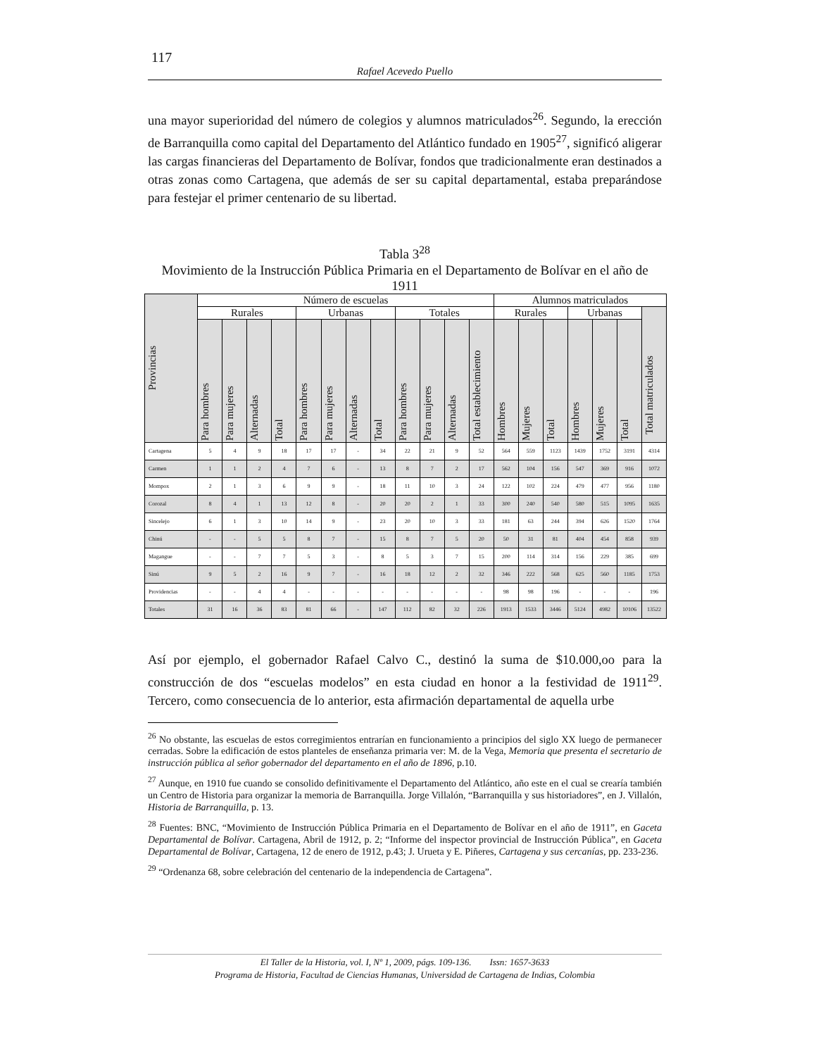117
Rafael Acevedo Puello
una mayor superioridad del número de colegios y alumnos matriculados<sup>26</sup>. Segundo, la erección de Barranquilla como capital del Departamento del Atlántico fundado en 1905<sup>27</sup>, significó aligerar las cargas financieras del Departamento de Bolívar, fondos que tradicionalmente eran destinados a otras zonas como Cartagena, que además de ser su capital departamental, estaba preparándose para festejar el primer centenario de su libertad.
Tabla 3<sup>28</sup>
Movimiento de la Instrucción Pública Primaria en el Departamento de Bolívar en el año de 1911
| Provincias | Número de escuelas | | | | | | | | | | | | Alumnos matriculados | | | | | | |
| --- | --- | --- | --- | --- | --- | --- | --- | --- | --- | --- | --- | --- | --- | --- | --- | --- | --- | --- | --- |
| | Rurales | | | | Urbanas | | | | Totales | | | | Rurales | | | Urbanas | | | Total matriculados |
| | Para hombres | Para mujeres | Alternadas | Total | Para hombres | Para mujeres | Alternadas | Total | Para hombres | Para mujeres | Alternadas | Total establecimiento | Hombres | Mujeres | Total | Hombres | Mujeres | Total | |
| Cartagena | 5 | 4 | 9 | 18 | 17 | 17 | - | 34 | 22 | 21 | 9 | 52 | 564 | 559 | 1123 | 1439 | 1752 | 3191 | 4314 |
| Carmen | 1 | 1 | 2 | 4 | 7 | 6 | - | 13 | 8 | 7 | 2 | 17 | 562 | 104 | 156 | 547 | 369 | 916 | 1072 |
| Mompox | 2 | 1 | 3 | 6 | 9 | 9 | - | 18 | 11 | 10 | 3 | 24 | 122 | 102 | 224 | 479 | 477 | 956 | 1180 |
| Corozal | 8 | 4 | 1 | 13 | 12 | 8 | - | 20 | 20 | 2 | 1 | 33 | 300 | 240 | 540 | 580 | 515 | 1095 | 1635 |
| Sincelejo | 6 | 1 | 3 | 10 | 14 | 9 | - | 23 | 20 | 10 | 3 | 33 | 181 | 63 | 244 | 394 | 626 | 1520 | 1764 |
| Chinú | - | - | 5 | 5 | 8 | 7 | - | 15 | 8 | 7 | 5 | 20 | 50 | 31 | 81 | 404 | 454 | 858 | 939 |
| Magangue | - | - | 7 | 7 | 5 | 3 | - | 8 | 5 | 3 | 7 | 15 | 200 | 114 | 314 | 156 | 229 | 385 | 699 |
| Sinú | 9 | 5 | 2 | 16 | 9 | 7 | - | 16 | 18 | 12 | 2 | 32 | 346 | 222 | 568 | 625 | 560 | 1185 | 1753 |
| Providencias | - | - | 4 | 4 | - | - | - | - | - | - | - | - | 98 | 98 | 196 | - | - | - | 196 |
| Totales | 31 | 16 | 36 | 83 | 81 | 66 | - | 147 | 112 | 82 | 32 | 226 | 1913 | 1533 | 3446 | 5124 | 4982 | 10106 | 13522 |
Así por ejemplo, el gobernador Rafael Calvo C., destinó la suma de $10.000,oo para la construcción de dos “escuelas modelos” en esta ciudad en honor a la festividad de 1911<sup>29</sup>. Tercero, como consecuencia de lo anterior, esta afirmación departamental de aquella urbe
<sup>26</sup> No obstante, las escuelas de estos corregimientos entrarían en funcionamiento a principios del siglo XX luego de permanecer cerradas. Sobre la edificación de estos planteles de enseñanza primaria ver: M. de la Vega, Memoria que presenta el secretario de instrucción pública al señor gobernador del departamento en el año de 1896, p.10.
<sup>27</sup> Aunque, en 1910 fue cuando se consolido definitivamente el Departamento del Atlántico, año este en el cual se crearía también un Centro de Historia para organizar la memoria de Barranquilla. Jorge Villalón, “Barranquilla y sus historiadores”, en J. Villalón, Historia de Barranquilla, p. 13.
<sup>28</sup> Fuentes: BNC, “Movimiento de Instrucción Pública Primaria en el Departamento de Bolívar en el año de 1911”, en Gaceta Departamental de Bolívar. Cartagena, Abril de 1912, p. 2; “Informe del inspector provincial de Instrucción Pública”, en Gaceta Departamental de Bolívar, Cartagena, 12 de enero de 1912, p.43; J. Urueta y E. Piñeres, Cartagena y sus cercanías, pp. 233-236.
<sup>29</sup> “Ordenanza 68, sobre celebración del centenario de la independencia de Cartagena”.
El Taller de la Historia, vol. I, Nº 1, 2009, págs. 109-136. Issn: 1657-3633
Programa de Historia, Facultad de Ciencias Humanas, Universidad de Cartagena de Indias, Colombia